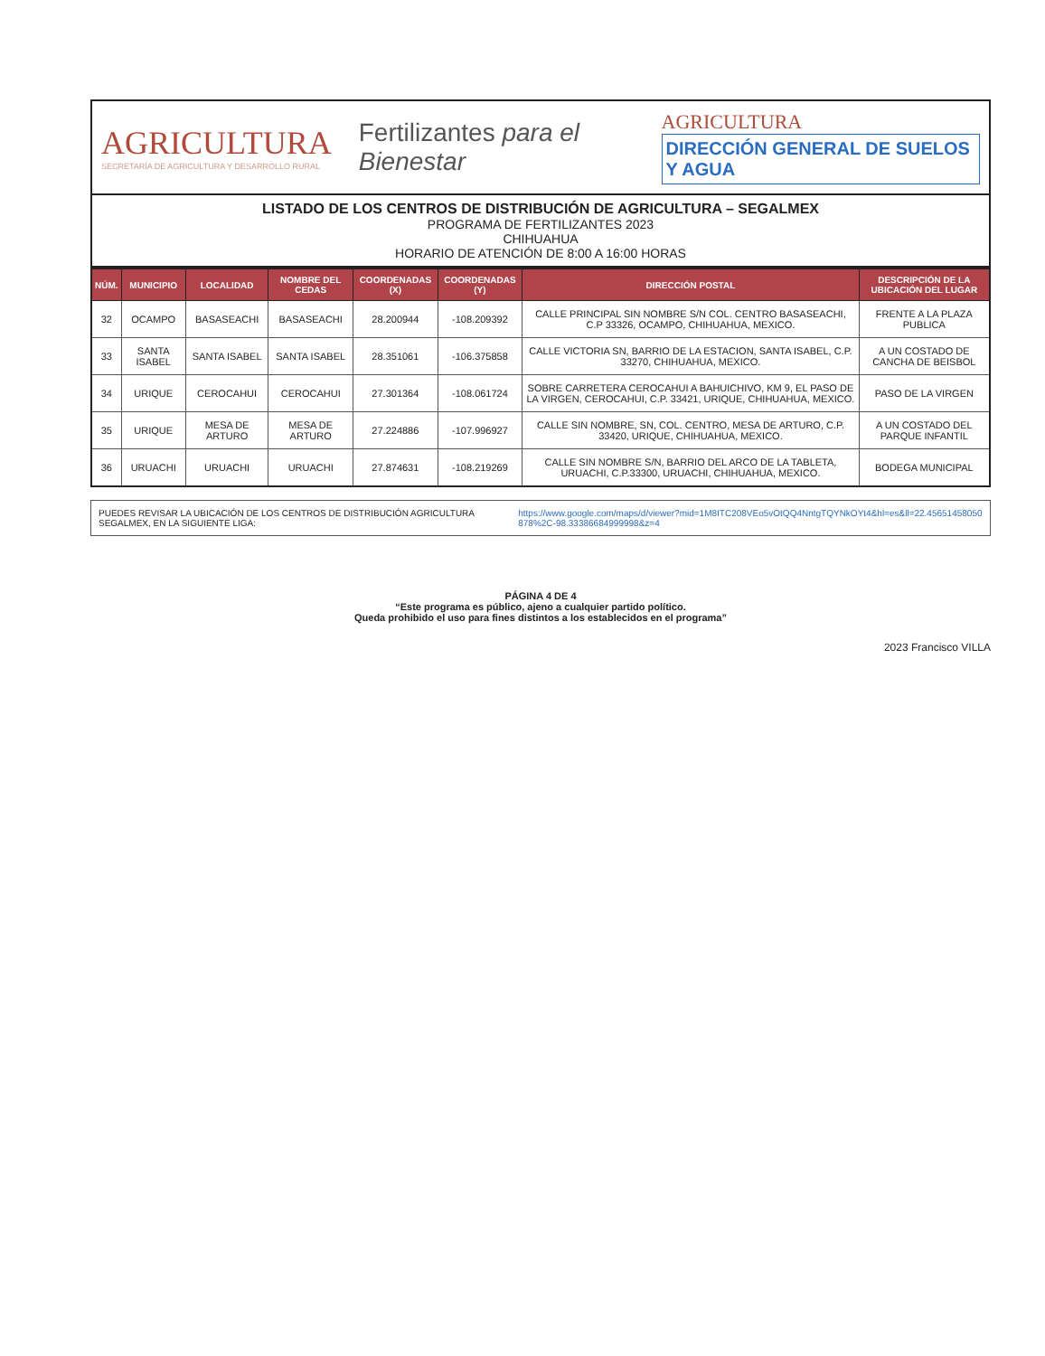AGRICULTURA
SECRETARÍA DE AGRICULTURA Y DESARROLLO RURAL
Fertilizantes para el Bienestar
AGRICULTURA
DIRECCIÓN GENERAL DE SUELOS Y AGUA
LISTADO DE LOS CENTROS DE DISTRIBUCIÓN DE AGRICULTURA – SEGALMEX
PROGRAMA DE FERTILIZANTES 2023
CHIHUAHUA
HORARIO DE ATENCIÓN DE 8:00 A 16:00 HORAS
| NÚM. | MUNICIPIO | LOCALIDAD | NOMBRE DEL CEDAS | COORDENADAS (X) | COORDENADAS (Y) | DIRECCIÓN POSTAL | DESCRIPCIÓN DE LA UBICACIÓN DEL LUGAR |
| --- | --- | --- | --- | --- | --- | --- | --- |
| 32 | OCAMPO | BASASEACHI | BASASEACHI | 28.200944 | -108.209392 | CALLE PRINCIPAL SIN NOMBRE S/N COL. CENTRO BASASEACHI, C.P 33326, OCAMPO, CHIHUAHUA, MEXICO. | FRENTE A LA PLAZA PUBLICA |
| 33 | SANTA ISABEL | SANTA ISABEL | SANTA ISABEL | 28.351061 | -106.375858 | CALLE VICTORIA SN, BARRIO DE LA ESTACION, SANTA ISABEL, C.P. 33270, CHIHUAHUA, MEXICO. | A UN COSTADO DE CANCHA DE BEISBOL |
| 34 | URIQUE | CEROCAHUI | CEROCAHUI | 27.301364 | -108.061724 | SOBRE CARRETERA CEROCAHUI A BAHUICHIVO, KM 9, EL PASO DE LA VIRGEN, CEROCAHUI, C.P. 33421, URIQUE, CHIHUAHUA, MEXICO. | PASO DE LA VIRGEN |
| 35 | URIQUE | MESA DE ARTURO | MESA DE ARTURO | 27.224886 | -107.996927 | CALLE SIN NOMBRE, SN, COL. CENTRO, MESA DE ARTURO, C.P. 33420, URIQUE, CHIHUAHUA, MEXICO. | A UN COSTADO DEL PARQUE INFANTIL |
| 36 | URUACHI | URUACHI | URUACHI | 27.874631 | -108.219269 | CALLE SIN NOMBRE S/N, BARRIO DEL ARCO DE LA TABLETA, URUACHI, C.P.33300, URUACHI, CHIHUAHUA, MEXICO. | BODEGA MUNICIPAL |
PUEDES REVISAR LA UBICACIÓN DE LOS CENTROS DE DISTRIBUCIÓN AGRICULTURA SEGALMEX, EN LA SIGUIENTE LIGA:
https://www.google.com/maps/d/viewer?mid=1M8ITC208VEo5vOtQQ4NntgTQYNkOYt4&hl=es&ll=22.45651458050878%2C-98.33386684999998&z=4
PÁGINA 4 DE 4
“Este programa es público, ajeno a cualquier partido político.
Queda prohibido el uso para fines distintos a los establecidos en el programa”
2023 Francisco VILLA